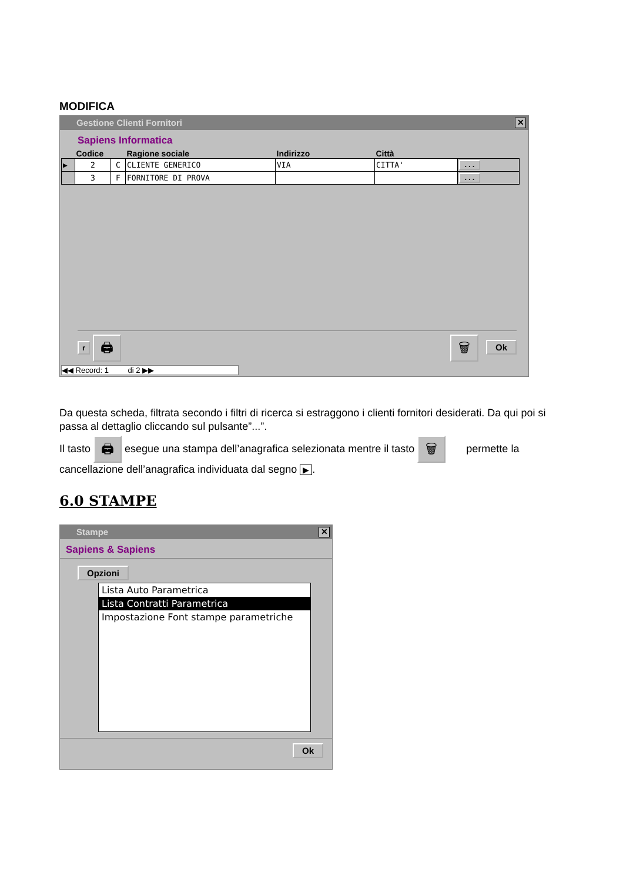MODIFICA
Gestione Clienti Fornitori ✕
Sapiens Informatica
| | Codice | | Ragione sociale | Indirizzo | Città | |
| --- | --- | --- | --- | --- | --- | --- |
| ▶ | 2 | C | CLIENTE GENERICO | VIA | CITTA' | ... |
| | 3 | F | FORNITORE DI PROVA | | | ... |
r 🖨 🗑 Ok
◀◀ Record: 1 di 2 ▶▶
Da questa scheda, filtrata secondo i filtri di ricerca si estraggono i clienti fornitori desiderati. Da qui poi si passa al dettaglio cliccando sul pulsante”...”.
Il tasto 🖨 esegue una stampa dell’anagrafica selezionata mentre il tasto 🗑 permette la cancellazione dell’anagrafica individuata dal segno ▶.
6.0 STAMPE
Stampe ✕
Sapiens & Sapiens
Opzioni
Lista Auto Parametrica
Lista Contratti Parametrica
Impostazione Font stampe parametriche
Ok